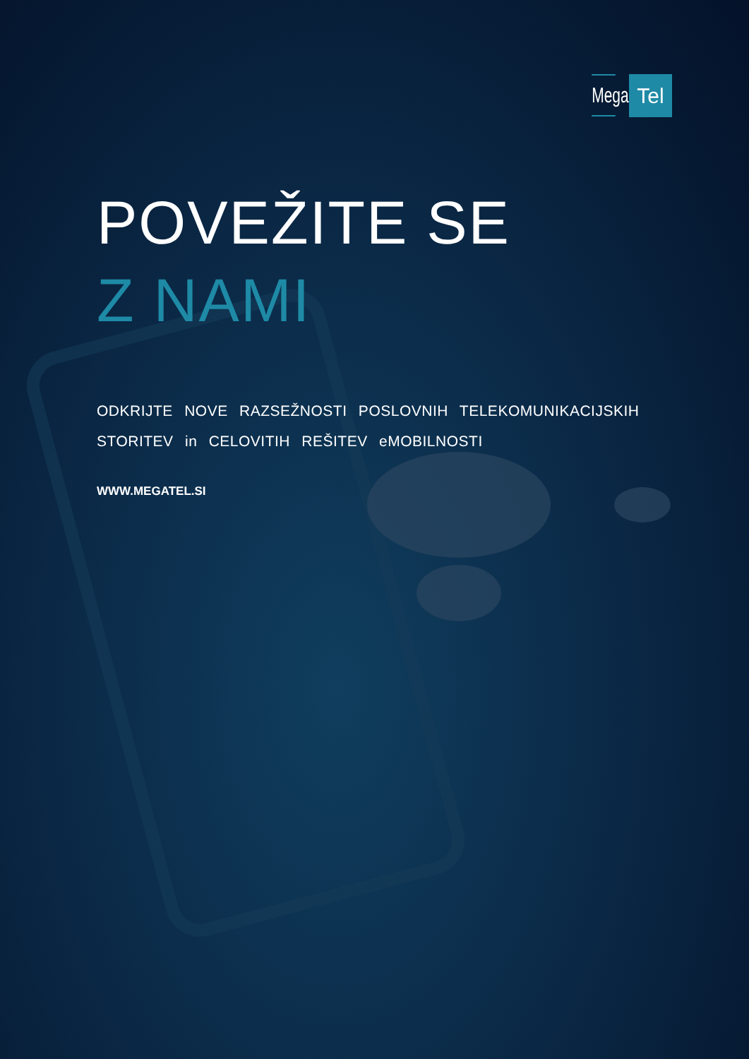Mega
Tel
POVEŽITE SE
Z NAMI
ODKRIJTE NOVE RAZSEŽNOSTI POSLOVNIH TELEKOMUNIKACIJSKIH STORITEV in CELOVITIH REŠITEV eMOBILNOSTI
WWW.MEGATEL.SI